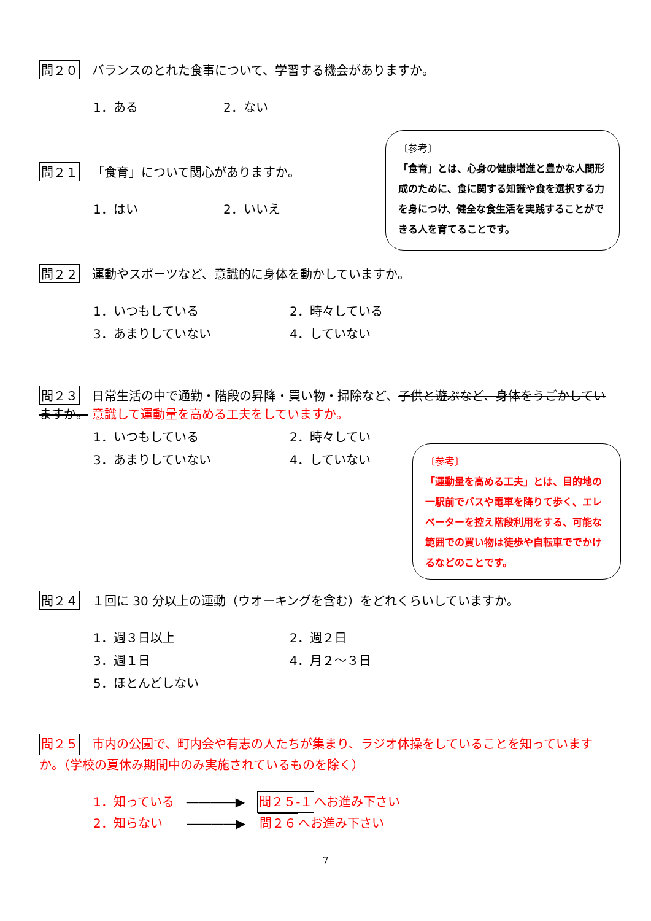問２０ バランスのとれた食事について、学習する機会がありますか。
1．ある
2．ない
問２１ 「食育」について関心がありますか。
1．はい
2．いいえ
〔参考〕
「食育」とは、心身の健康増進と豊かな人間形成のために、食に関する知識や食を選択する力を身につけ、健全な食生活を実践することができる人を育てることです。
問２２ 運動やスポーツなど、意識的に身体を動かしていますか。
1．いつもしている
2．時々している
3．あまりしていない
4．していない
問２３ 日常生活の中で通勤・階段の昇降・買い物・掃除など、子供と遊ぶなど、身体をうごかしていますか。 意識して運動量を高める工夫をしていますか。
1．いつもしている
2．時々してい
3．あまりしていない
4．していない
〔参考〕
「運動量を高める工夫」とは、目的地の一駅前でバスや電車を降りて歩く、エレベーターを控え階段利用をする、可能な範囲での買い物は徒歩や自転車ででかけるなどのことです。
問２４ １回に 30 分以上の運動（ウオーキングを含む）をどれくらいしていますか。
1．週３日以上
2．週２日
3．週１日
4．月２〜３日
5．ほとんどしない
問２５ 市内の公園で、町内会や有志の人たちが集まり、ラジオ体操をしていることを知っていますか。（学校の夏休み期間中のみ実施されているものを除く）
1．知っている　――――▶　問２５-１へお進み下さい
2．知らない　　――――▶　問２６へお進み下さい
7